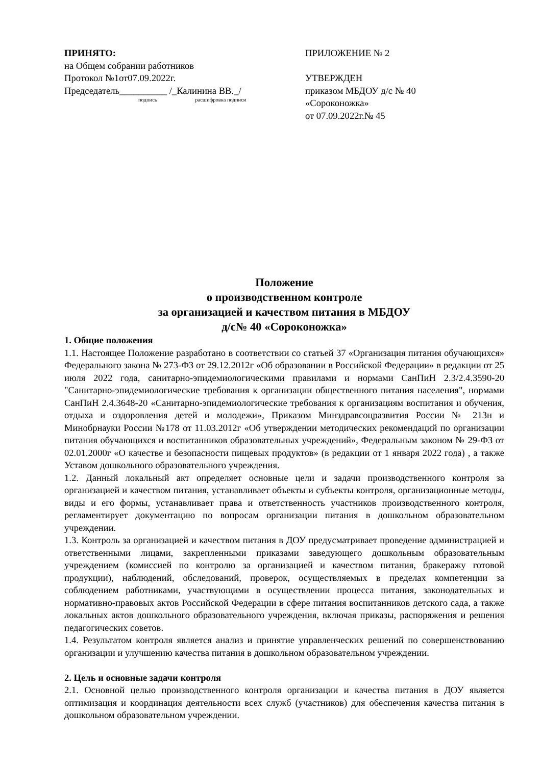ПРИНЯТО:
на Общем собрании работников
Протокол №1от07.09.2022г.
Председатель__________ /_Калинина ВВ._/
подпись расшифровка подписи
ПРИЛОЖЕНИЕ № 2
УТВЕРЖДЕН
приказом МБДОУ д/с № 40
«Сороконожка»
от 07.09.2022г.№ 45
Положение
о производственном контроле
за организацией и качеством питания в МБДОУ
д/с№ 40 «Сороконожка»
1. Общие положения
1.1. Настоящее Положение разработано в соответствии со статьей 37 «Организация питания обучающихся» Федерального закона № 273-ФЗ от 29.12.2012г «Об образовании в Российской Федерации» в редакции от 25 июля 2022 года, санитарно-эпидемиологическими правилами и нормами СанПиН 2.3/2.4.3590-20 "Санитарно-эпидемиологические требования к организации общественного питания населения", нормами СанПиН 2.4.3648-20 «Санитарно-эпидемиологические требования к организациям воспитания и обучения, отдыха и оздоровления детей и молодежи», Приказом Минздравсоцразвития России № 213н и Минобрнауки России №178 от 11.03.2012г «Об утверждении методических рекомендаций по организации питания обучающихся и воспитанников образовательных учреждений», Федеральным законом № 29-ФЗ от 02.01.2000г «О качестве и безопасности пищевых продуктов» (в редакции от 1 января 2022 года) , а также Уставом дошкольного образовательного учреждения.
1.2. Данный локальный акт определяет основные цели и задачи производственного контроля за организацией и качеством питания, устанавливает объекты и субъекты контроля, организационные методы, виды и его формы, устанавливает права и ответственность участников производственного контроля, регламентирует документацию по вопросам организации питания в дошкольном образовательном учреждении.
1.3. Контроль за организацией и качеством питания в ДОУ предусматривает проведение администрацией и ответственными лицами, закрепленными приказами заведующего дошкольным образовательным учреждением (комиссией по контролю за организацией и качеством питания, бракеражу готовой продукции), наблюдений, обследований, проверок, осуществляемых в пределах компетенции за соблюдением работниками, участвующими в осуществлении процесса питания, законодательных и нормативно-правовых актов Российской Федерации в сфере питания воспитанников детского сада, а также локальных актов дошкольного образовательного учреждения, включая приказы, распоряжения и решения педагогических советов.
1.4. Результатом контроля является анализ и принятие управленческих решений по совершенствованию организации и улучшению качества питания в дошкольном образовательном учреждении.
2. Цель и основные задачи контроля
2.1. Основной целью производственного контроля организации и качества питания в ДОУ является оптимизация и координация деятельности всех служб (участников) для обеспечения качества питания в дошкольном образовательном учреждении.